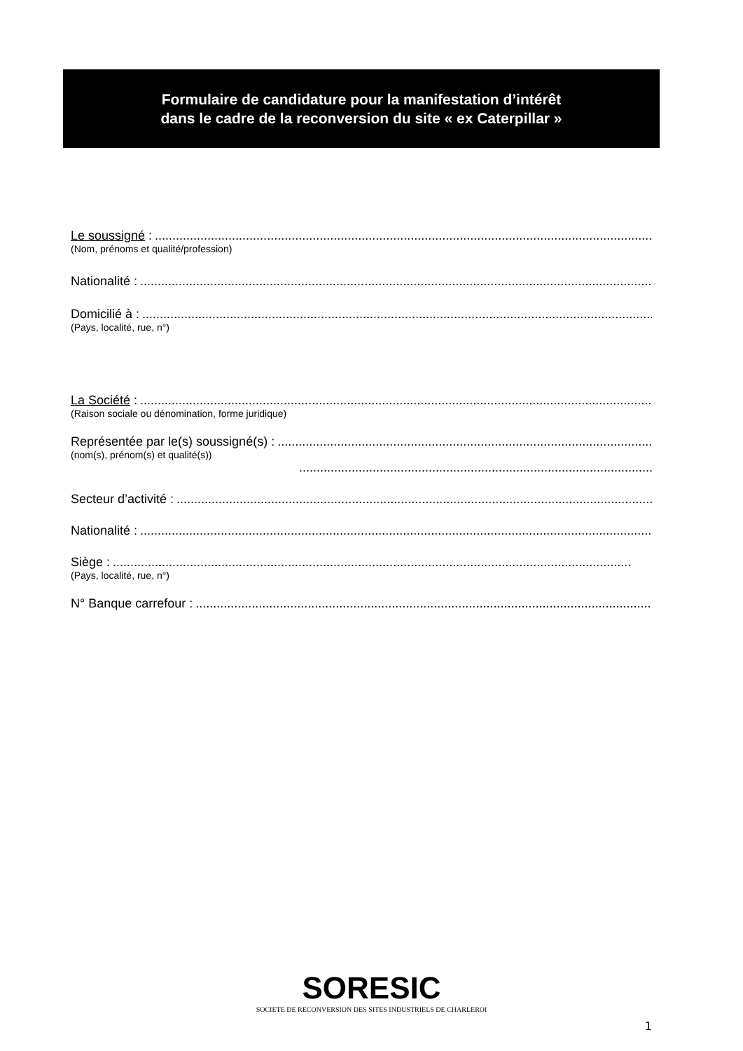Formulaire de candidature pour la manifestation d’intérêt
dans le cadre de la reconversion du site « ex Caterpillar »
Le soussigné :....................................................................................................................................................
(Nom, prénoms et qualité/profession)
Nationalité :....................................................................................................................................................
Domicilié à :....................................................................................................................................................
(Pays, localité, rue, n°)
La Société :....................................................................................................................................................
(Raison sociale ou dénomination, forme juridique)
Représentée par le(s) soussigné(s) :....................................................................................................................................................
(nom(s), prénom(s) et qualité(s))
....................................................................................................................................................
Secteur d’activité :....................................................................................................................................................
Nationalité :....................................................................................................................................................
Siège :....................................................................................................................................................
(Pays, localité, rue, n°)
N° Banque carrefour :....................................................................................................................................................
SORESIC
SOCIETE DE RECONVERSION DES SITES INDUSTRIELS DE CHARLEROI
1